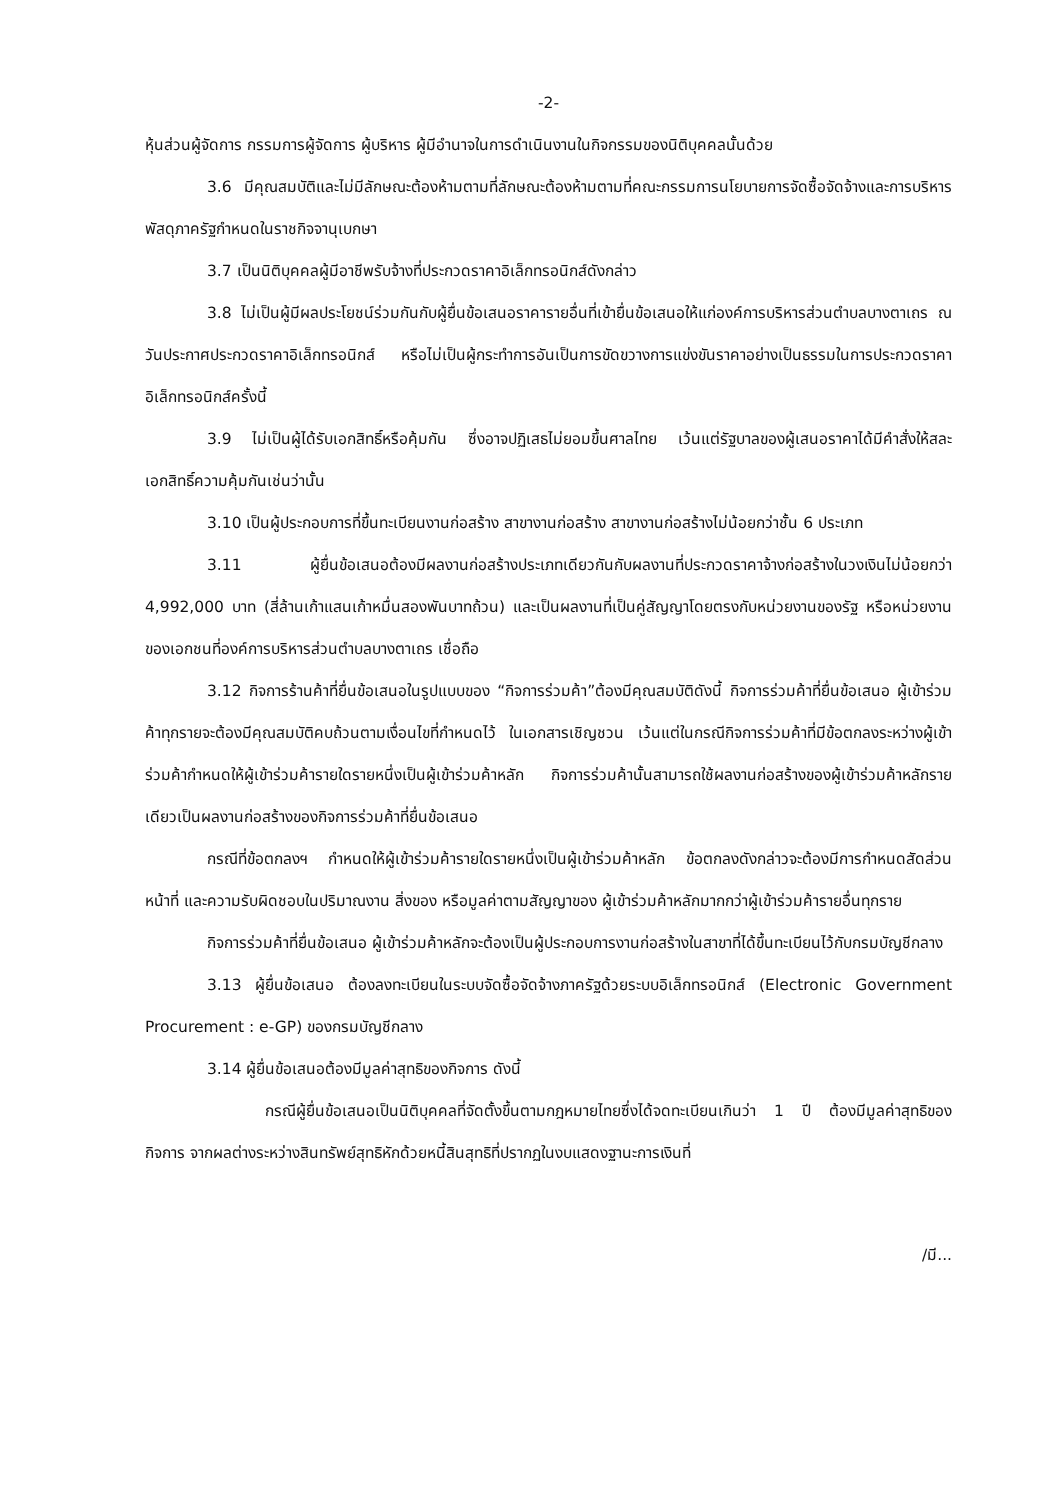-2-
หุ้นส่วนผู้จัดการ กรรมการผู้จัดการ ผู้บริหาร ผู้มีอำนาจในการดำเนินงานในกิจกรรมของนิติบุคคลนั้นด้วย
3.6 มีคุณสมบัติและไม่มีลักษณะต้องห้ามตามที่ลักษณะต้องห้ามตามที่คณะกรรมการนโยบายการจัดซื้อจัดจ้างและการบริหารพัสดุภาครัฐกำหนดในราชกิจจานุเบกษา
3.7 เป็นนิติบุคคลผู้มีอาชีพรับจ้างที่ประกวดราคาอิเล็กทรอนิกส์ดังกล่าว
3.8 ไม่เป็นผู้มีผลประโยชน์ร่วมกันกับผู้ยื่นข้อเสนอราคารายอื่นที่เข้ายื่นข้อเสนอให้แก่องค์การบริหารส่วนตำบลบางตาเถร ณ วันประกาศประกวดราคาอิเล็กทรอนิกส์ หรือไม่เป็นผู้กระทำการอันเป็นการขัดขวางการแข่งขันราคาอย่างเป็นธรรมในการประกวดราคาอิเล็กทรอนิกส์ครั้งนี้
3.9 ไม่เป็นผู้ได้รับเอกสิทธิ์หรือคุ้มกัน ซึ่งอาจปฏิเสธไม่ยอมขึ้นศาลไทย เว้นแต่รัฐบาลของผู้เสนอราคาได้มีคำสั่งให้สละเอกสิทธิ์ความคุ้มกันเช่นว่านั้น
3.10 เป็นผู้ประกอบการที่ขึ้นทะเบียนงานก่อสร้าง สาขางานก่อสร้าง สาขางานก่อสร้างไม่น้อยกว่าชั้น 6 ประเภท
3.11 ผู้ยื่นข้อเสนอต้องมีผลงานก่อสร้างประเภทเดียวกันกับผลงานที่ประกวดราคาจ้างก่อสร้างในวงเงินไม่น้อยกว่า 4,992,000 บาท (สี่ล้านเก้าแสนเก้าหมื่นสองพันบาทถ้วน) และเป็นผลงานที่เป็นคู่สัญญาโดยตรงกับหน่วยงานของรัฐ หรือหน่วยงานของเอกชนที่องค์การบริหารส่วนตำบลบางตาเถร เชื่อถือ
3.12 กิจการร้านค้าที่ยื่นข้อเสนอในรูปแบบของ “กิจการร่วมค้า”ต้องมีคุณสมบัติดังนี้ กิจการร่วมค้าที่ยื่นข้อเสนอ ผู้เข้าร่วมค้าทุกรายจะต้องมีคุณสมบัติคบถ้วนตามเงื่อนไขที่กำหนดไว้ ในเอกสารเชิญชวน เว้นแต่ในกรณีกิจการร่วมค้าที่มีข้อตกลงระหว่างผู้เข้าร่วมค้ากำหนดให้ผู้เข้าร่วมค้ารายใดรายหนึ่งเป็นผู้เข้าร่วมค้าหลัก กิจการร่วมค้านั้นสามารถใช้ผลงานก่อสร้างของผู้เข้าร่วมค้าหลักรายเดียวเป็นผลงานก่อสร้างของกิจการร่วมค้าที่ยื่นข้อเสนอ
กรณีที่ข้อตกลงฯ กำหนดให้ผู้เข้าร่วมค้ารายใดรายหนึ่งเป็นผู้เข้าร่วมค้าหลัก ข้อตกลงดังกล่าวจะต้องมีการกำหนดสัดส่วนหน้าที่ และความรับผิดชอบในปริมาณงาน สิ่งของ หรือมูลค่าตามสัญญาของ ผู้เข้าร่วมค้าหลักมากกว่าผู้เข้าร่วมค้ารายอื่นทุกราย
กิจการร่วมค้าที่ยื่นข้อเสนอ ผู้เข้าร่วมค้าหลักจะต้องเป็นผู้ประกอบการงานก่อสร้างในสาขาที่ได้ขึ้นทะเบียนไว้กับกรมบัญชีกลาง
3.13 ผู้ยื่นข้อเสนอ ต้องลงทะเบียนในระบบจัดซื้อจัดจ้างภาครัฐด้วยระบบอิเล็กทรอนิกส์ (Electronic Government Procurement : e-GP) ของกรมบัญชีกลาง
3.14 ผู้ยื่นข้อเสนอต้องมีมูลค่าสุทธิของกิจการ ดังนี้
กรณีผู้ยื่นข้อเสนอเป็นนิติบุคคลที่จัดตั้งขึ้นตามกฎหมายไทยซึ่งได้จดทะเบียนเกินว่า 1 ปี ต้องมีมูลค่าสุทธิของกิจการ จากผลต่างระหว่างสินทรัพย์สุทธิหักด้วยหนี้สินสุทธิที่ปรากฏในงบแสดงฐานะการเงินที่
/มี...